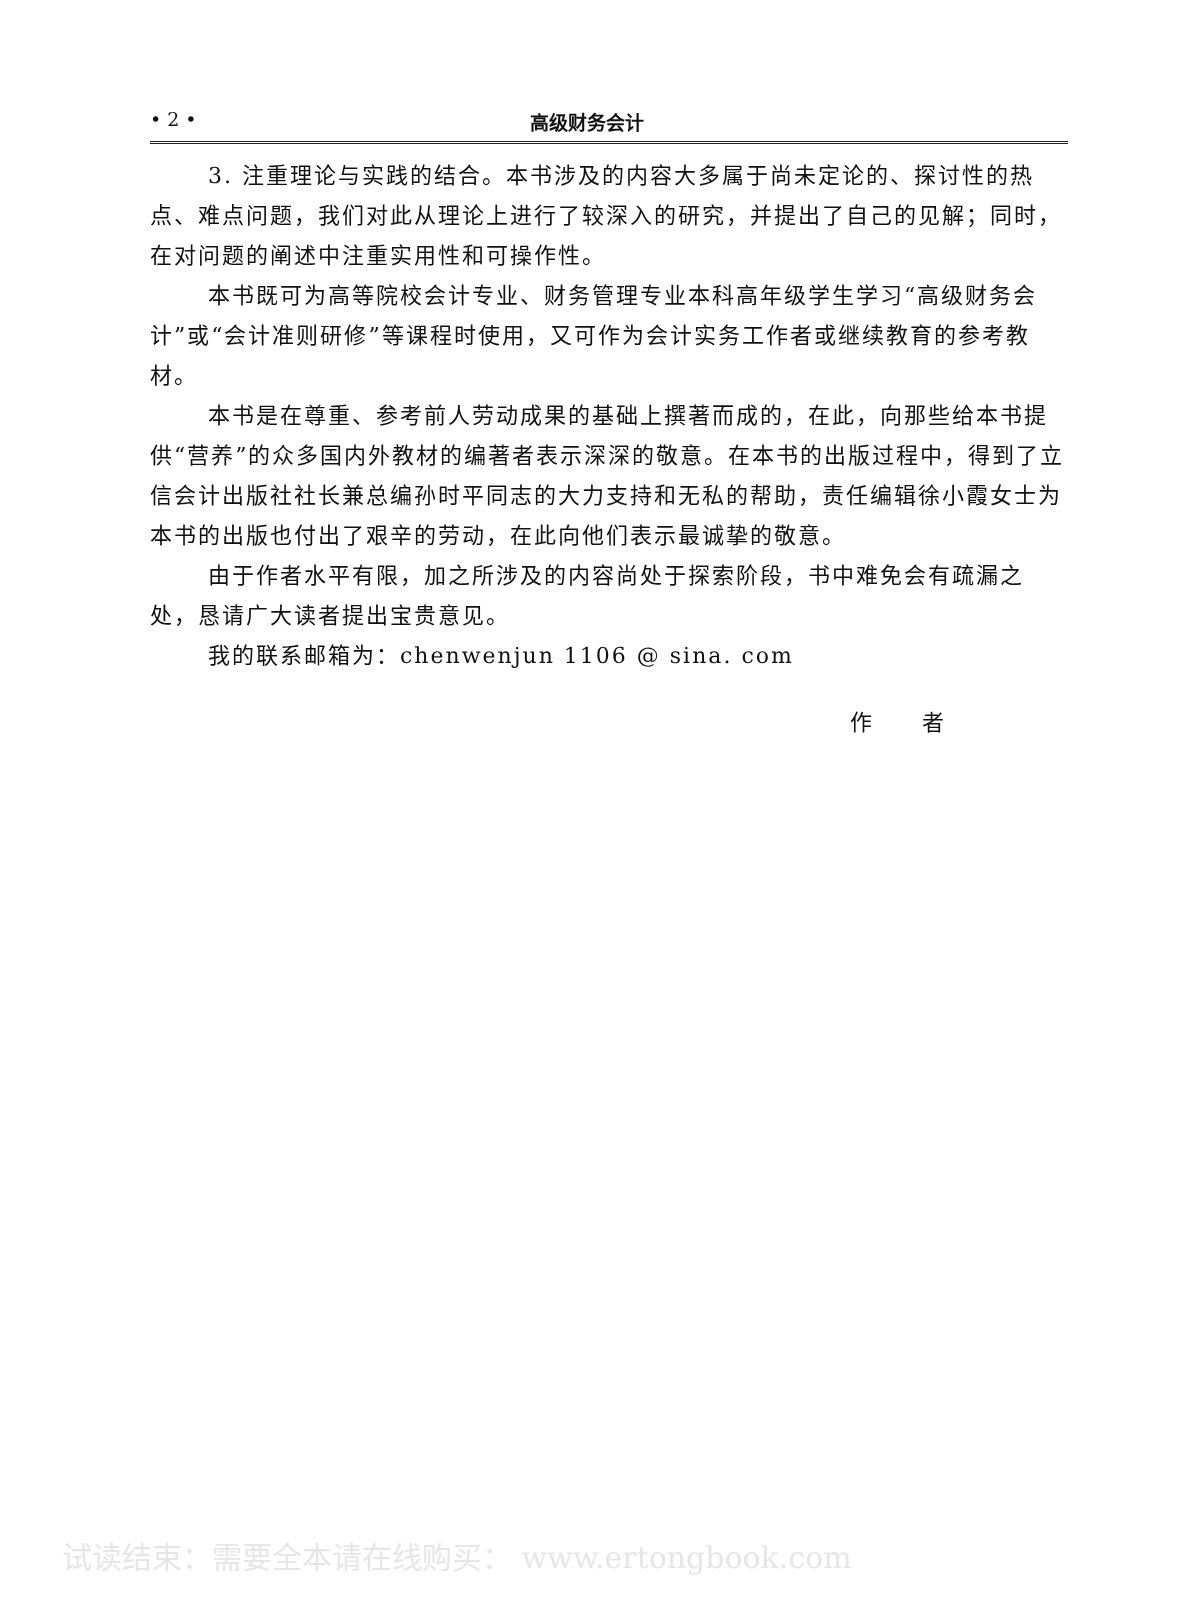• 2 • 高级财务会计
3. 注重理论与实践的结合。本书涉及的内容大多属于尚未定论的、探讨性的热点、难点问题，我们对此从理论上进行了较深入的研究，并提出了自己的见解；同时，在对问题的阐述中注重实用性和可操作性。
本书既可为高等院校会计专业、财务管理专业本科高年级学生学习“高级财务会计”或“会计准则研修”等课程时使用，又可作为会计实务工作者或继续教育的参考教材。
本书是在尊重、参考前人劳动成果的基础上撰著而成的，在此，向那些给本书提供“营养”的众多国内外教材的编著者表示深深的敬意。在本书的出版过程中，得到了立信会计出版社社长兼总编孙时平同志的大力支持和无私的帮助，责任编辑徐小霞女士为本书的出版也付出了艰辛的劳动，在此向他们表示最诚挚的敬意。
由于作者水平有限，加之所涉及的内容尚处于探索阶段，书中难免会有疏漏之处，恳请广大读者提出宝贵意见。
我的联系邮箱为：chenwenjun 1106 @ sina. com
作　　者
试读结束：需要全本请在线购买： www.ertongbook.com